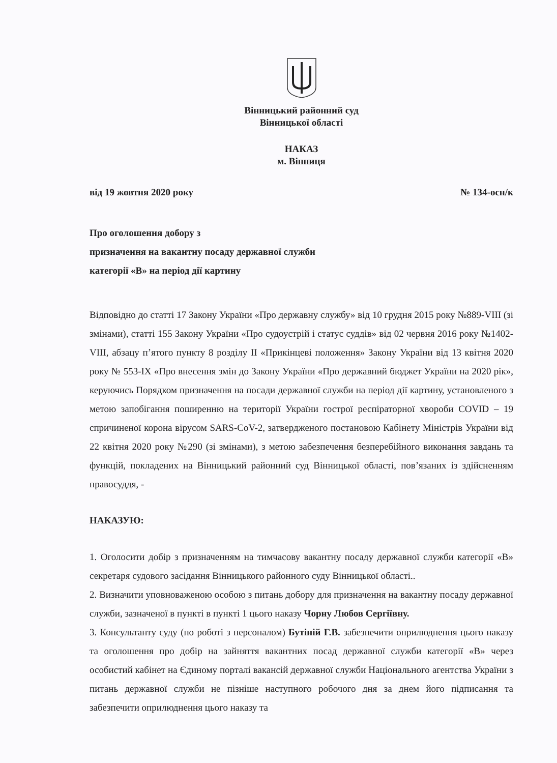Вінницький районний суд
Вінницької області
НАКАЗ
м. Вінниця
від 19 жовтня 2020 року № 134-осн/к
Про оголошення добору з
призначення на вакантну посаду державної служби
категорії «В» на період дії картину
Відповідно до статті 17 Закону України «Про державну службу» від 10 грудня 2015 року №889-VIII (зі змінами), статті 155 Закону України «Про судоустрій і статус суддів» від 02 червня 2016 року №1402- VIII, абзацу п’ятого пункту 8 розділу II «Прикінцеві положення» Закону України від 13 квітня 2020 року № 553-IX «Про внесення змін до Закону України «Про державний бюджет України на 2020 рік», керуючись Порядком призначення на посади державної служби на період дії картину, установленого з метою запобігання поширенню на території України гострої респіраторної хвороби COVID – 19 спричиненої корона вірусом SARS-CoV-2, затвердженого постановою Кабінету Міністрів України від 22 квітня 2020 року №290 (зі змінами), з метою забезпечення безперебійного виконання завдань та функцій, покладених на Вінницький районний суд Вінницької області, пов’язаних із здійсненням правосуддя, -
НАКАЗУЮ:
1. Оголосити добір з призначенням на тимчасову вакантну посаду державної служби категорії «В» секретаря судового засідання Вінницького районного суду Вінницької області..
2. Визначити уповноваженою особою з питань добору для призначення на вакантну посаду державної служби, зазначеної в пункті в пункті 1 цього наказу Чорну Любов Сергіївну.
3. Консультанту суду (по роботі з персоналом) Бутіній Г.В. забезпечити оприлюднення цього наказу та оголошення про добір на зайняття вакантних посад державної служби категорії «В» через особистий кабінет на Єдиному порталі вакансій державної служби Національного агентства України з питань державної служби не пізніше наступного робочого дня за днем його підписання та забезпечити оприлюднення цього наказу та